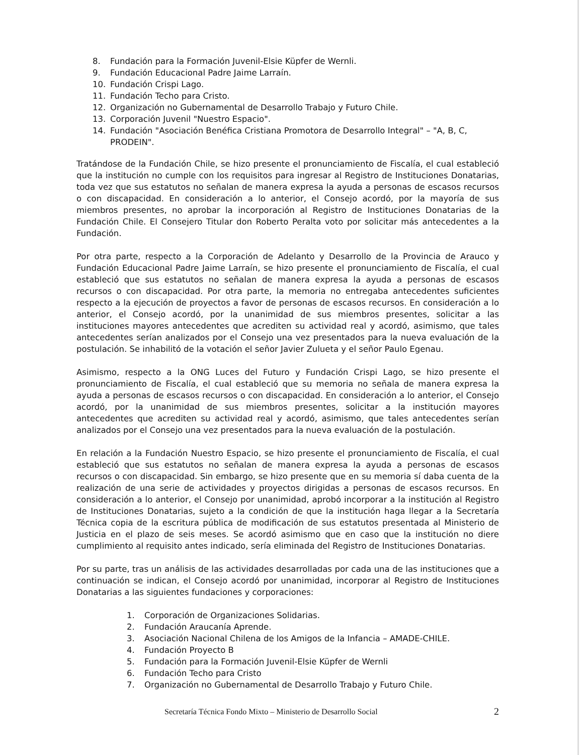8. Fundación para la Formación Juvenil-Elsie Küpfer de Wernli.
9. Fundación Educacional Padre Jaime Larraín.
10. Fundación Crispi Lago.
11. Fundación Techo para Cristo.
12. Organización no Gubernamental de Desarrollo Trabajo y Futuro Chile.
13. Corporación Juvenil "Nuestro Espacio".
14. Fundación "Asociación Benéfica Cristiana Promotora de Desarrollo Integral" – "A, B, C, PRODEIN".
Tratándose de la Fundación Chile, se hizo presente el pronunciamiento de Fiscalía, el cual estableció que la institución no cumple con los requisitos para ingresar al Registro de Instituciones Donatarias, toda vez que sus estatutos no señalan de manera expresa la ayuda a personas de escasos recursos o con discapacidad. En consideración a lo anterior, el Consejo acordó, por la mayoría de sus miembros presentes, no aprobar la incorporación al Registro de Instituciones Donatarias de la Fundación Chile. El Consejero Titular don Roberto Peralta voto por solicitar más antecedentes a la Fundación.
Por otra parte, respecto a la Corporación de Adelanto y Desarrollo de la Provincia de Arauco y Fundación Educacional Padre Jaime Larraín, se hizo presente el pronunciamiento de Fiscalía, el cual estableció que sus estatutos no señalan de manera expresa la ayuda a personas de escasos recursos o con discapacidad. Por otra parte, la memoria no entregaba antecedentes suficientes respecto a la ejecución de proyectos a favor de personas de escasos recursos. En consideración a lo anterior, el Consejo acordó, por la unanimidad de sus miembros presentes, solicitar a las instituciones mayores antecedentes que acrediten su actividad real y acordó, asimismo, que tales antecedentes serían analizados por el Consejo una vez presentados para la nueva evaluación de la postulación. Se inhabilitó de la votación el señor Javier Zulueta y el señor Paulo Egenau.
Asimismo, respecto a la ONG Luces del Futuro y Fundación Crispi Lago, se hizo presente el pronunciamiento de Fiscalía, el cual estableció que su memoria no señala de manera expresa la ayuda a personas de escasos recursos o con discapacidad. En consideración a lo anterior, el Consejo acordó, por la unanimidad de sus miembros presentes, solicitar a la institución mayores antecedentes que acrediten su actividad real y acordó, asimismo, que tales antecedentes serían analizados por el Consejo una vez presentados para la nueva evaluación de la postulación.
En relación a la Fundación Nuestro Espacio, se hizo presente el pronunciamiento de Fiscalía, el cual estableció que sus estatutos no señalan de manera expresa la ayuda a personas de escasos recursos o con discapacidad. Sin embargo, se hizo presente que en su memoria sí daba cuenta de la realización de una serie de actividades y proyectos dirigidas a personas de escasos recursos. En consideración a lo anterior, el Consejo por unanimidad, aprobó incorporar a la institución al Registro de Instituciones Donatarias, sujeto a la condición de que la institución haga llegar a la Secretaría Técnica copia de la escritura pública de modificación de sus estatutos presentada al Ministerio de Justicia en el plazo de seis meses. Se acordó asimismo que en caso que la institución no diere cumplimiento al requisito antes indicado, sería eliminada del Registro de Instituciones Donatarias.
Por su parte, tras un análisis de las actividades desarrolladas por cada una de las instituciones que a continuación se indican, el Consejo acordó por unanimidad, incorporar al Registro de Instituciones Donatarias a las siguientes fundaciones y corporaciones:
1. Corporación de Organizaciones Solidarias.
2. Fundación Araucanía Aprende.
3. Asociación Nacional Chilena de los Amigos de la Infancia – AMADE-CHILE.
4. Fundación Proyecto B
5. Fundación para la Formación Juvenil-Elsie Küpfer de Wernli
6. Fundación Techo para Cristo
7. Organización no Gubernamental de Desarrollo Trabajo y Futuro Chile.
Secretaría Técnica Fondo Mixto – Ministerio de Desarrollo Social 2